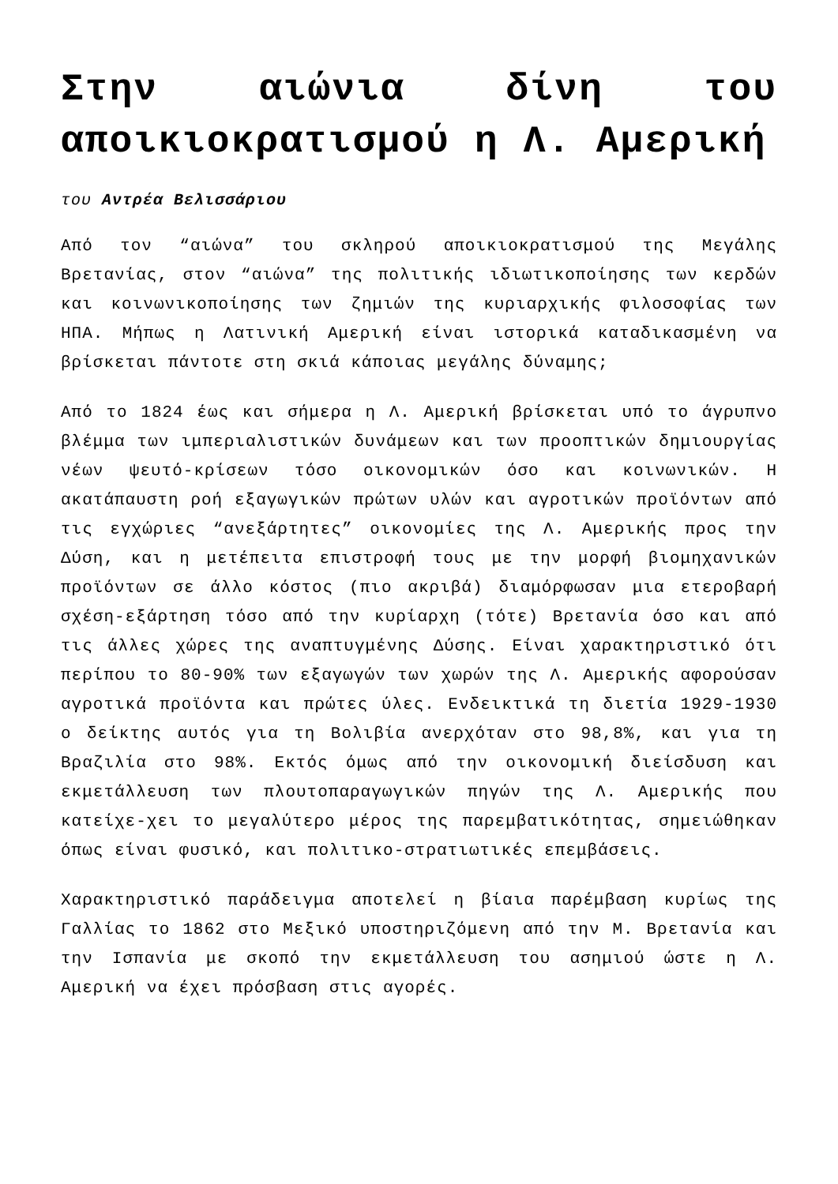Στην αιώνια δίνη του αποικιοκρατισμού η Λ. Αμερική
του Αντρέα Βελισσάριου
Από τον “αιώνα” του σκληρού αποικιοκρατισμού της Μεγάλης Βρετανίας, στον “αιώνα” της πολιτικής ιδιωτικοποίησης των κερδών και κοινωνικοποίησης των ζημιών της κυριαρχικής φιλοσοφίας των ΗΠΑ. Μήπως η Λατινική Αμερική είναι ιστορικά καταδικασμένη να βρίσκεται πάντοτε στη σκιά κάποιας μεγάλης δύναμης;
Από το 1824 έως και σήμερα η Λ. Αμερική βρίσκεται υπό το άγρυπνο βλέμμα των ιμπεριαλιστικών δυνάμεων και των προοπτικών δημιουργίας νέων ψευτό-κρίσεων τόσο οικονομικών όσο και κοινωνικών. Η ακατάπαυστη ροή εξαγωγικών πρώτων υλών και αγροτικών προϊόντων από τις εγχώριες “ανεξάρτητες” οικονομίες της Λ. Αμερικής προς την Δύση, και η μετέπειτα επιστροφή τους με την μορφή βιομηχανικών προϊόντων σε άλλο κόστος (πιο ακριβά) διαμόρφωσαν μια ετεροβαρή σχέση-εξάρτηση τόσο από την κυρίαρχη (τότε) Βρετανία όσο και από τις άλλες χώρες της αναπτυγμένης Δύσης. Είναι χαρακτηριστικό ότι περίπου το 80-90% των εξαγωγών των χωρών της Λ. Αμερικής αφορούσαν αγροτικά προϊόντα και πρώτες ύλες. Ενδεικτικά τη διετία 1929-1930 ο δείκτης αυτός για τη Βολιβία ανερχόταν στο 98,8%, και για τη Βραζιλία στο 98%. Εκτός όμως από την οικονομική διείσδυση και εκμετάλλευση των πλουτοπαραγωγικών πηγών της Λ. Αμερικής που κατείχε-χει το μεγαλύτερο μέρος της παρεμβατικότητας, σημειώθηκαν όπως είναι φυσικό, και πολιτικο-στρατιωτικές επεμβάσεις.
Χαρακτηριστικό παράδειγμα αποτελεί η βίαια παρέμβαση κυρίως της Γαλλίας το 1862 στο Μεξικό υποστηριζόμενη από την Μ. Βρετανία και την Ισπανία με σκοπό την εκμετάλλευση του ασημιού ώστε η Λ. Αμερική να έχει πρόσβαση στις αγορές.